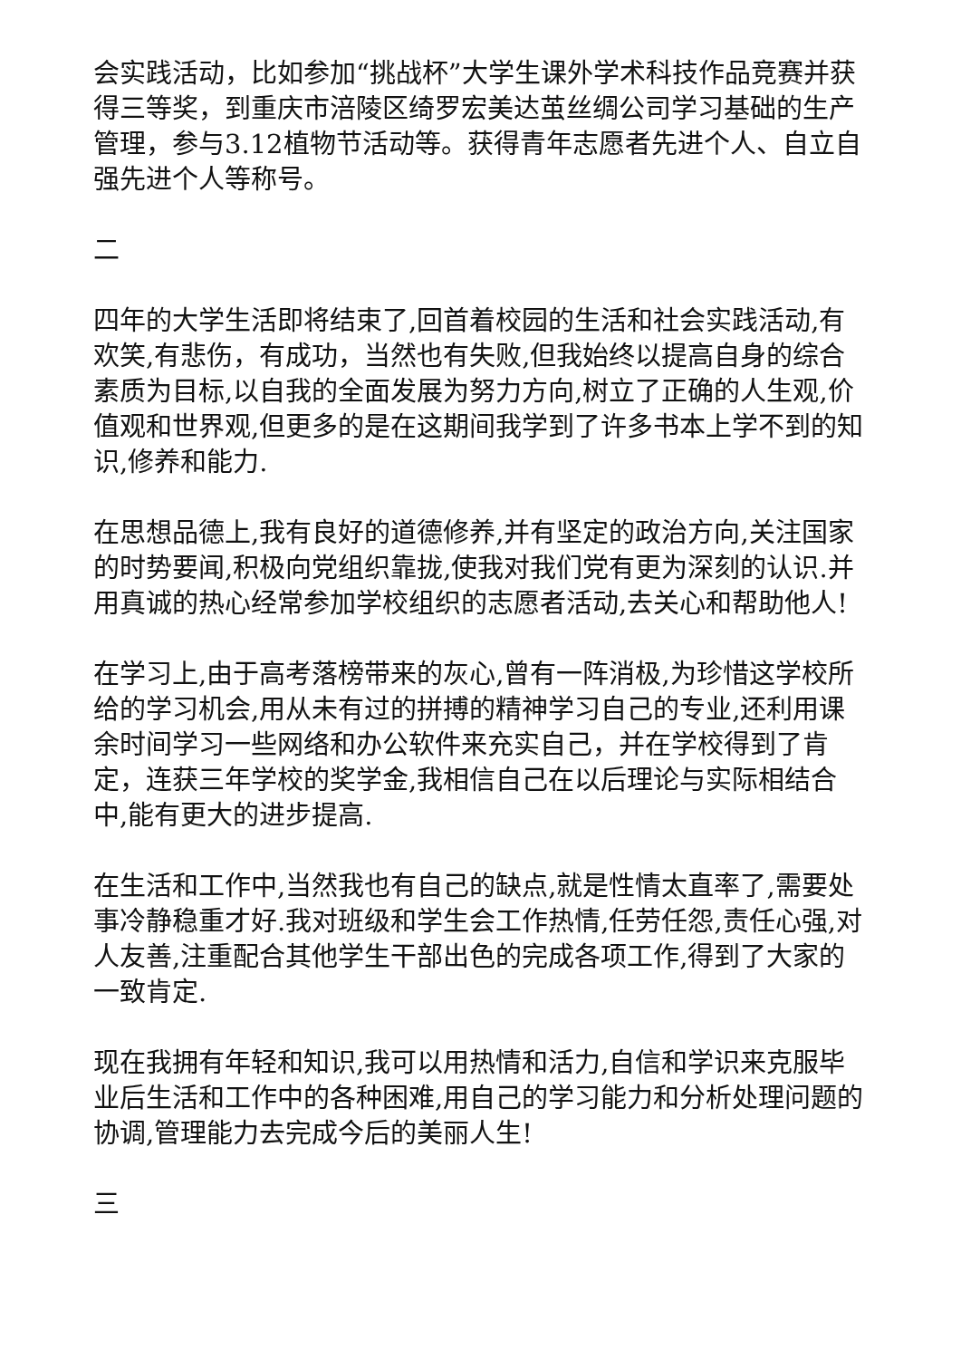会实践活动，比如参加“挑战杯”大学生课外学术科技作品竞赛并获得三等奖，到重庆市涪陵区绮罗宏美达茧丝绸公司学习基础的生产管理，参与3.12植物节活动等。获得青年志愿者先进个人、自立自强先进个人等称号。
二
四年的大学生活即将结束了,回首着校园的生活和社会实践活动,有欢笑,有悲伤，有成功，当然也有失败,但我始终以提高自身的综合素质为目标,以自我的全面发展为努力方向,树立了正确的人生观,价值观和世界观,但更多的是在这期间我学到了许多书本上学不到的知识,修养和能力.
在思想品德上,我有良好的道德修养,并有坚定的政治方向,关注国家的时势要闻,积极向党组织靠拢,使我对我们党有更为深刻的认识.并用真诚的热心经常参加学校组织的志愿者活动,去关心和帮助他人!
在学习上,由于高考落榜带来的灰心,曾有一阵消极,为珍惜这学校所给的学习机会,用从未有过的拼搏的精神学习自己的专业,还利用课余时间学习一些网络和办公软件来充实自己，并在学校得到了肯定，连获三年学校的奖学金,我相信自己在以后理论与实际相结合中,能有更大的进步提高.
在生活和工作中,当然我也有自己的缺点,就是性情太直率了,需要处事冷静稳重才好.我对班级和学生会工作热情,任劳任怨,责任心强,对人友善,注重配合其他学生干部出色的完成各项工作,得到了大家的一致肯定.
现在我拥有年轻和知识,我可以用热情和活力,自信和学识来克服毕业后生活和工作中的各种困难,用自己的学习能力和分析处理问题的协调,管理能力去完成今后的美丽人生!
三